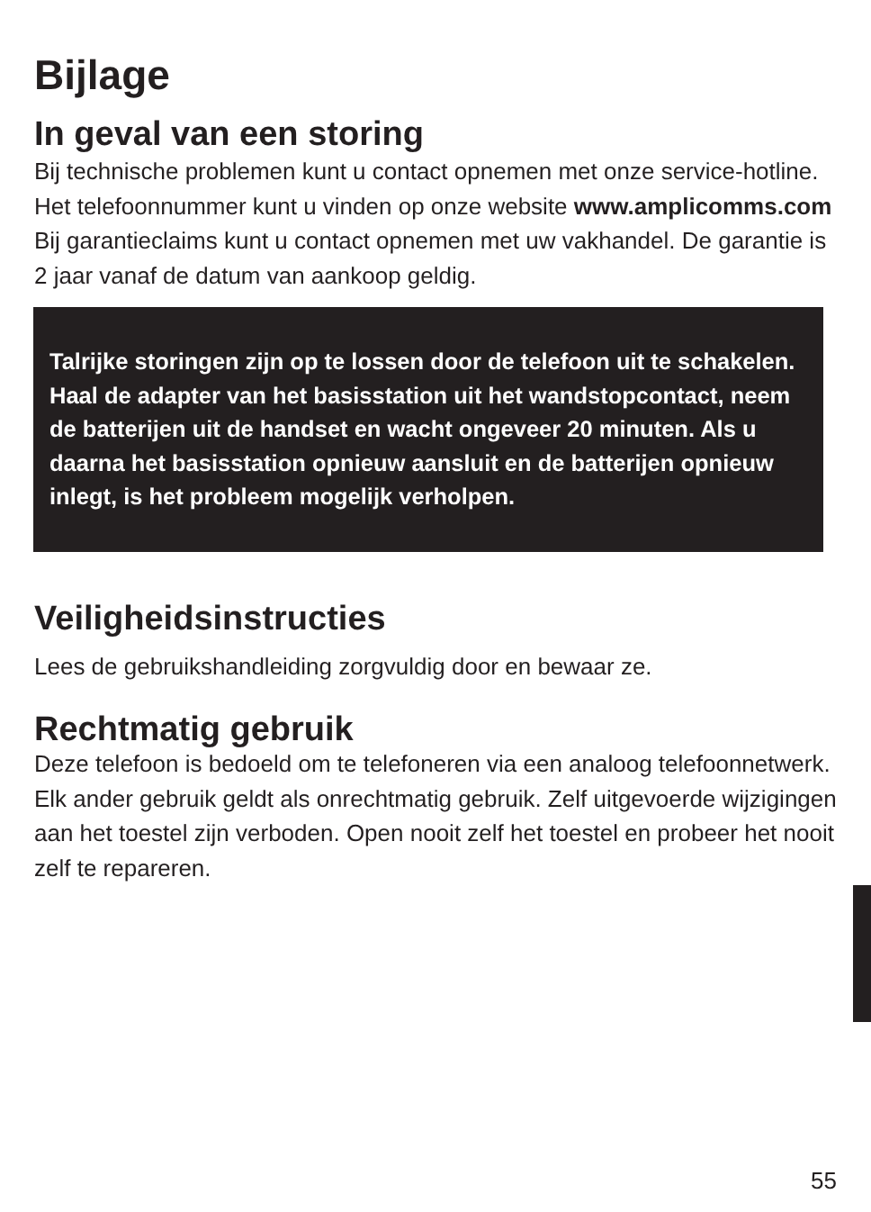Bijlage
In geval van een storing
Bij technische problemen kunt u contact opnemen met onze service-hotline. Het telefoonnummer kunt u vinden op onze website www.amplicomms.com
Bij garantieclaims kunt u contact opnemen met uw vakhandel. De garantie is 2 jaar vanaf de datum van aankoop geldig.
Talrijke storingen zijn op te lossen door de telefoon uit te schakelen. Haal de adapter van het basisstation uit het wandstopcontact, neem de batterijen uit de handset en wacht ongeveer 20 minuten. Als u daarna het basisstation opnieuw aansluit en de batterijen opnieuw inlegt, is het probleem mogelijk verholpen.
Veiligheidsinstructies
Lees de gebruikshandleiding zorgvuldig door en bewaar ze.
Rechtmatig gebruik
Deze telefoon is bedoeld om te telefoneren via een analoog telefoonnetwerk. Elk ander gebruik geldt als onrechtmatig gebruik. Zelf uitgevoerde wijzigingen aan het toestel zijn verboden. Open nooit zelf het toestel en probeer het nooit zelf te repareren.
55